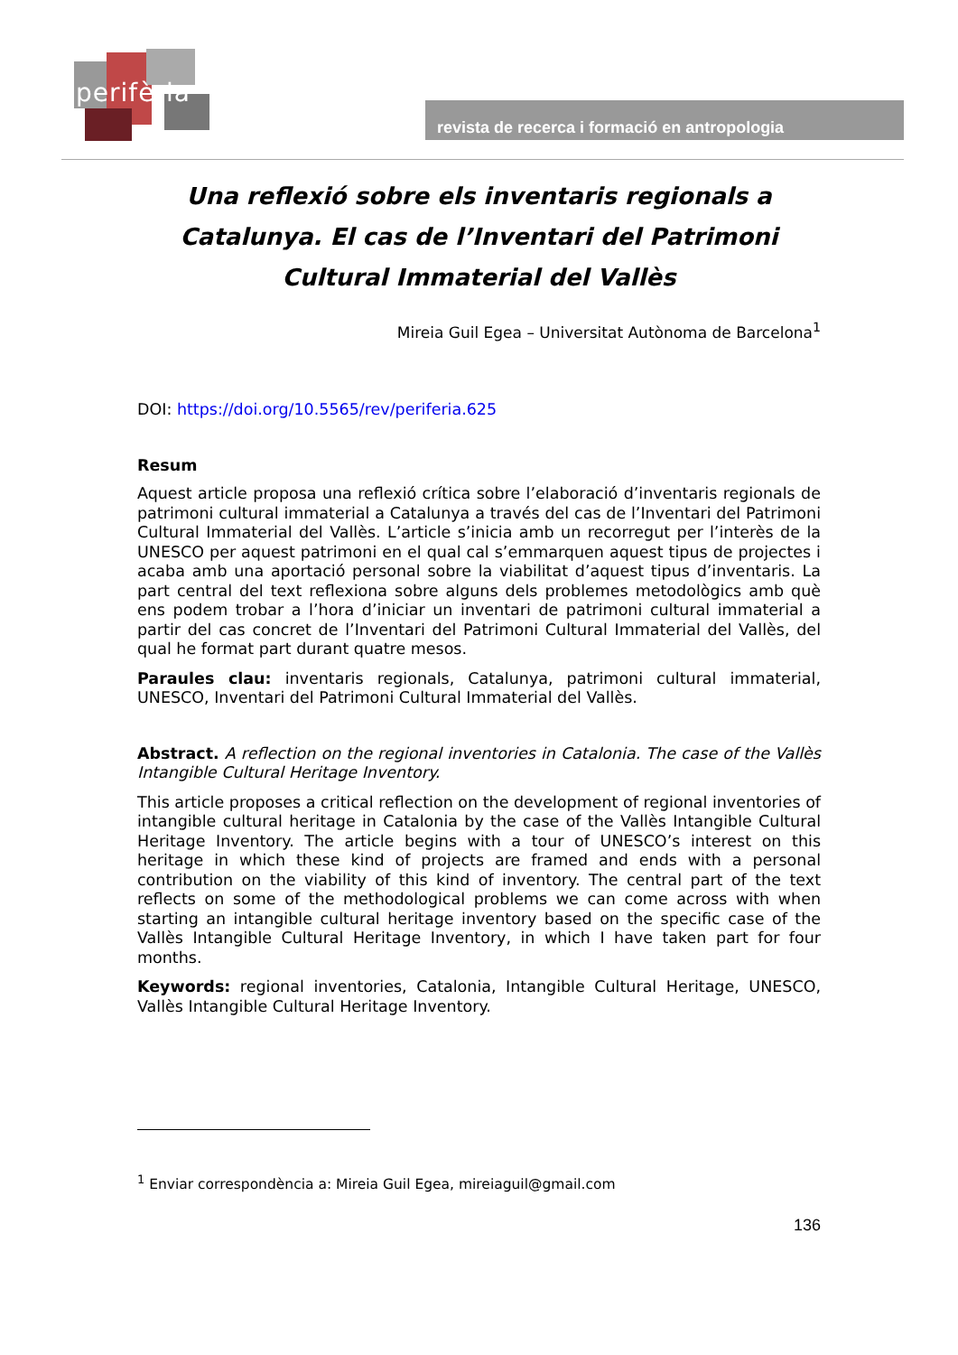perifèria
revista de recerca i formació en antropologia
Una reflexió sobre els inventaris regionals a Catalunya. El cas de l’Inventari del Patrimoni Cultural Immaterial del Vallès
Mireia Guil Egea – Universitat Autònoma de Barcelona<sup>1</sup>
DOI: https://doi.org/10.5565/rev/periferia.625
Resum
Aquest article proposa una reflexió crítica sobre l’elaboració d’inventaris regionals de patrimoni cultural immaterial a Catalunya a través del cas de l’Inventari del Patrimoni Cultural Immaterial del Vallès. L’article s’inicia amb un recorregut per l’interès de la UNESCO per aquest patrimoni en el qual cal s’emmarquen aquest tipus de projectes i acaba amb una aportació personal sobre la viabilitat d’aquest tipus d’inventaris. La part central del text reflexiona sobre alguns dels problemes metodològics amb què ens podem trobar a l’hora d’iniciar un inventari de patrimoni cultural immaterial a partir del cas concret de l’Inventari del Patrimoni Cultural Immaterial del Vallès, del qual he format part durant quatre mesos.
Paraules clau: inventaris regionals, Catalunya, patrimoni cultural immaterial, UNESCO, Inventari del Patrimoni Cultural Immaterial del Vallès.
Abstract. A reflection on the regional inventories in Catalonia. The case of the Vallès Intangible Cultural Heritage Inventory.
This article proposes a critical reflection on the development of regional inventories of intangible cultural heritage in Catalonia by the case of the Vallès Intangible Cultural Heritage Inventory. The article begins with a tour of UNESCO’s interest on this heritage in which these kind of projects are framed and ends with a personal contribution on the viability of this kind of inventory. The central part of the text reflects on some of the methodological problems we can come across with when starting an intangible cultural heritage inventory based on the specific case of the Vallès Intangible Cultural Heritage Inventory, in which I have taken part for four months.
Keywords: regional inventories, Catalonia, Intangible Cultural Heritage, UNESCO, Vallès Intangible Cultural Heritage Inventory.
<sup>1</sup> Enviar correspondència a: Mireia Guil Egea, mireiaguil@gmail.com
136